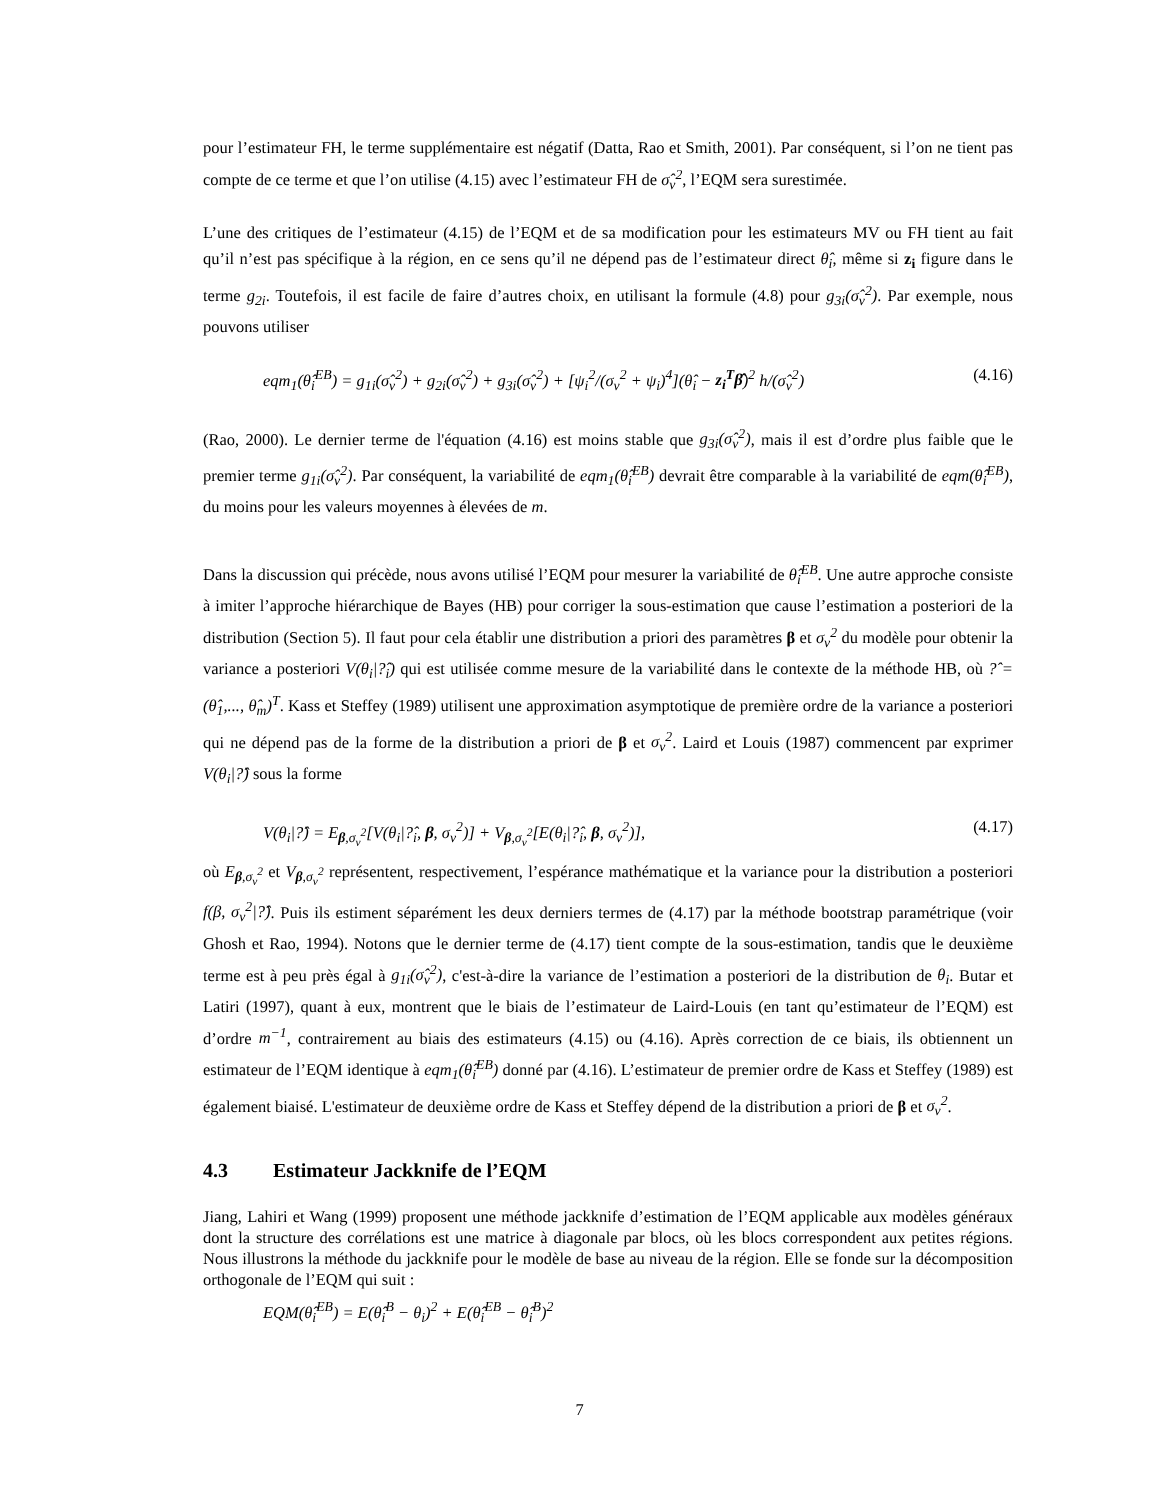pour l’estimateur FH, le terme supplémentaire est négatif (Datta, Rao et Smith, 2001). Par conséquent, si l’on ne tient pas compte de ce terme et que l’on utilise (4.15) avec l’estimateur FH de σ̂<sub>v</sub><sup>2</sup>, l’EQM sera surestimée.
L’une des critiques de l’estimateur (4.15) de l’EQM et de sa modification pour les estimateurs MV ou FH tient au fait qu’il n’est pas spécifique à la région, en ce sens qu’il ne dépend pas de l’estimateur direct θ̂<sub>i</sub>, même si z<sub>i</sub> figure dans le terme g<sub>2i</sub>. Toutefois, il est facile de faire d’autres choix, en utilisant la formule (4.8) pour g<sub>3i</sub>(σ̂<sub>v</sub><sup>2</sup>). Par exemple, nous pouvons utiliser
eqm<sub>1</sub>(θ̂<sub>i</sub><sup>EB</sup>) = g<sub>1i</sub>(σ̂<sub>v</sub><sup>2</sup>) + g<sub>2i</sub>(σ̂<sub>v</sub><sup>2</sup>) + g<sub>3i</sub>(σ̂<sub>v</sub><sup>2</sup>) + [ψ<sub>i</sub><sup>2</sup>/(σ<sub>v</sub><sup>2</sup> + ψ<sub>i</sub>)<sup>4</sup>](θ̂<sub>i</sub> − z<sub>i</sub><sup>T</sup>β̂)<sup>2</sup> h/(σ̂<sub>v</sub><sup>2</sup>) (4.16)
(Rao, 2000). Le dernier terme de l'équation (4.16) est moins stable que g<sub>3i</sub>(σ̂<sub>v</sub><sup>2</sup>), mais il est d’ordre plus faible que le premier terme g<sub>1i</sub>(σ̂<sub>v</sub><sup>2</sup>). Par conséquent, la variabilité de eqm<sub>1</sub>(θ̂<sub>i</sub><sup>EB</sup>) devrait être comparable à la variabilité de eqm(θ̂<sub>i</sub><sup>EB</sup>), du moins pour les valeurs moyennes à élevées de m.
Dans la discussion qui précède, nous avons utilisé l’EQM pour mesurer la variabilité de θ̂<sub>i</sub><sup>EB</sup>. Une autre approche consiste à imiter l’approche hiérarchique de Bayes (HB) pour corriger la sous-estimation que cause l’estimation a posteriori de la distribution (Section 5). Il faut pour cela établir une distribution a priori des paramètres β et σ<sub>v</sub><sup>2</sup> du modèle pour obtenir la variance a posteriori V(θ<sub>i</sub>|?̂<sub>i</sub>) qui est utilisée comme mesure de la variabilité dans le contexte de la méthode HB, où ?̂ = (θ̂<sub>1</sub>,..., θ̂<sub>m</sub>)<sup>T</sup>. Kass et Steffey (1989) utilisent une approximation asymptotique de première ordre de la variance a posteriori qui ne dépend pas de la forme de la distribution a priori de β et σ<sub>v</sub><sup>2</sup>. Laird et Louis (1987) commencent par exprimer V(θ<sub>i</sub>|?̂) sous la forme
V(θ<sub>i</sub>|?̂) = E<sub>β,σ<sub>v</sub><sup>2</sup></sub>[V(θ<sub>i</sub>|?̂<sub>i</sub>, β, σ<sub>v</sub><sup>2</sup>)] + V<sub>β,σ<sub>v</sub><sup>2</sup></sub>[E(θ<sub>i</sub>|?̂<sub>i</sub>, β, σ<sub>v</sub><sup>2</sup>)], (4.17)
où E<sub>β,σ<sub>v</sub><sup>2</sup></sub> et V<sub>β,σ<sub>v</sub><sup>2</sup></sub> représentent, respectivement, l’espérance mathématique et la variance pour la distribution a posteriori f(β, σ<sub>v</sub><sup>2</sup>|?̂). Puis ils estiment séparément les deux derniers termes de (4.17) par la méthode bootstrap paramétrique (voir Ghosh et Rao, 1994). Notons que le dernier terme de (4.17) tient compte de la sous-estimation, tandis que le deuxième terme est à peu près égal à g<sub>1i</sub>(σ̂<sub>v</sub><sup>2</sup>), c'est-à-dire la variance de l’estimation a posteriori de la distribution de θ<sub>i</sub>. Butar et Latiri (1997), quant à eux, montrent que le biais de l’estimateur de Laird-Louis (en tant qu’estimateur de l’EQM) est d’ordre m<sup>−1</sup>, contrairement au biais des estimateurs (4.15) ou (4.16). Après correction de ce biais, ils obtiennent un estimateur de l’EQM identique à eqm<sub>1</sub>(θ̂<sub>i</sub><sup>EB</sup>) donné par (4.16). L’estimateur de premier ordre de Kass et Steffey (1989) est également biaisé. L'estimateur de deuxième ordre de Kass et Steffey dépend de la distribution a priori de β et σ<sub>v</sub><sup>2</sup>.
4.3 Estimateur Jackknife de l’EQM
Jiang, Lahiri et Wang (1999) proposent une méthode jackknife d’estimation de l’EQM applicable aux modèles généraux dont la structure des corrélations est une matrice à diagonale par blocs, où les blocs correspondent aux petites régions. Nous illustrons la méthode du jackknife pour le modèle de base au niveau de la région. Elle se fonde sur la décomposition orthogonale de l’EQM qui suit :
EQM(θ̂<sub>i</sub><sup>EB</sup>) = E(θ̂<sub>i</sub><sup>B</sup> − θ<sub>i</sub>)<sup>2</sup> + E(θ̂<sub>i</sub><sup>EB</sup> − θ̂<sub>i</sub><sup>B</sup>)<sup>2</sup>
7